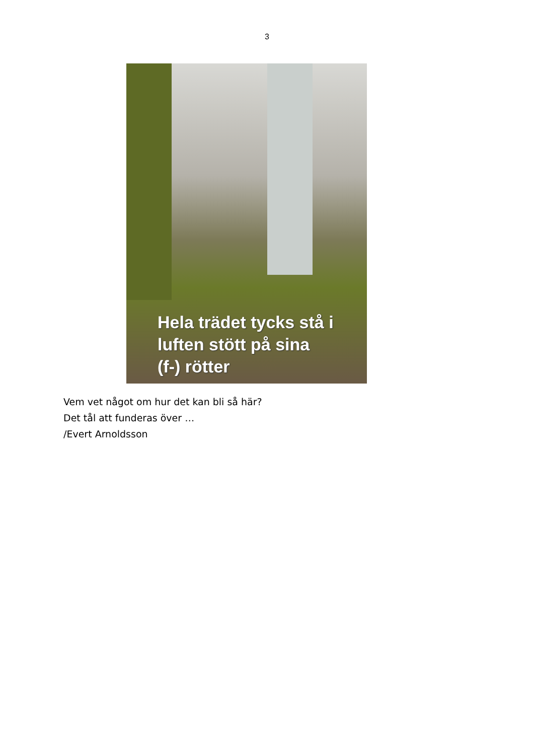3
Hela trädet tycks stå i
luften stött på sina
(f-) rötter
Vem vet något om hur det kan bli så här?
Det tål att funderas över …
/Evert Arnoldsson